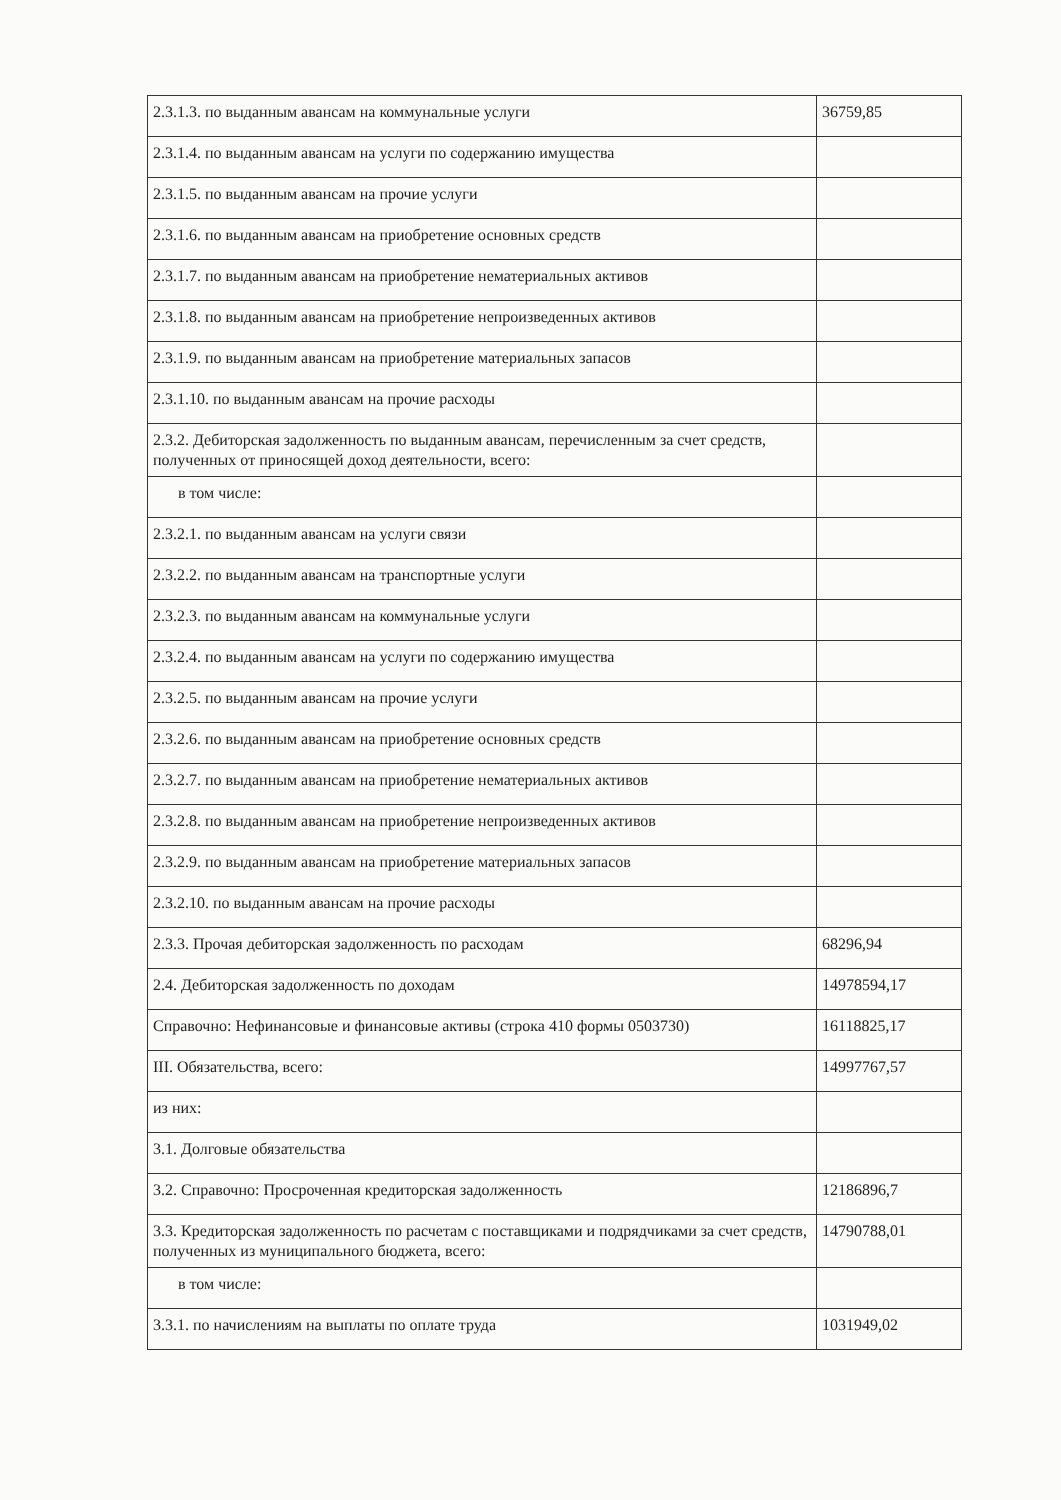| 2.3.1.3. по выданным авансам на коммунальные услуги | 36759,85 |
| 2.3.1.4. по выданным авансам на услуги по содержанию имущества | |
| 2.3.1.5. по выданным авансам на прочие услуги | |
| 2.3.1.6. по выданным авансам на приобретение основных средств | |
| 2.3.1.7. по выданным авансам на приобретение нематериальных активов | |
| 2.3.1.8. по выданным авансам на приобретение непроизведенных активов | |
| 2.3.1.9. по выданным авансам на приобретение материальных запасов | |
| 2.3.1.10. по выданным авансам на прочие расходы | |
| 2.3.2. Дебиторская задолженность по выданным авансам, перечисленным за счет средств, полученных от приносящей доход деятельности, всего: | |
| в том числе: | |
| 2.3.2.1. по выданным авансам на услуги связи | |
| 2.3.2.2. по выданным авансам на транспортные услуги | |
| 2.3.2.3. по выданным авансам на коммунальные услуги | |
| 2.3.2.4. по выданным авансам на услуги по содержанию имущества | |
| 2.3.2.5. по выданным авансам на прочие услуги | |
| 2.3.2.6. по выданным авансам на приобретение основных средств | |
| 2.3.2.7. по выданным авансам на приобретение нематериальных активов | |
| 2.3.2.8. по выданным авансам на приобретение непроизведенных активов | |
| 2.3.2.9. по выданным авансам на приобретение материальных запасов | |
| 2.3.2.10. по выданным авансам на прочие расходы | |
| 2.3.3. Прочая дебиторская задолженность по расходам | 68296,94 |
| 2.4. Дебиторская задолженность по доходам | 14978594,17 |
| Справочно: Нефинансовые и финансовые активы (строка 410 формы 0503730) | 16118825,17 |
| III. Обязательства, всего: | 14997767,57 |
| из них: | |
| 3.1. Долговые обязательства | |
| 3.2. Справочно: Просроченная кредиторская задолженность | 12186896,7 |
| 3.3. Кредиторская задолженность по расчетам с поставщиками и подрядчиками за счет средств, полученных из муниципального бюджета, всего: | 14790788,01 |
| в том числе: | |
| 3.3.1. по начислениям на выплаты по оплате труда | 1031949,02 |